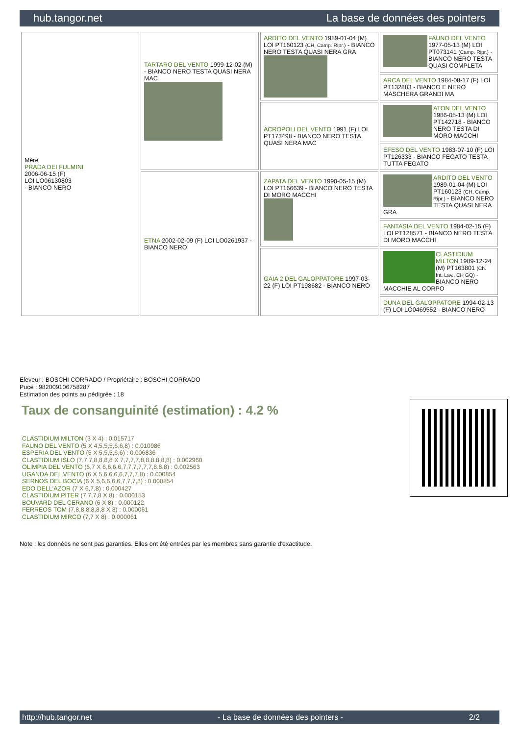hub.tangor.net La base de données des pointers
| Mère PRADA DEI FULMINI 2006-06-15 (F) LOI LO06130803 - BIANCO NERO | TARTARO DEL VENTO 1999-12-02 (M) - BIANCO NERO TESTA QUASI NERA MAC | ARDITO DEL VENTO 1989-01-04 (M) LOI PT160123 (CH, Camp. Ripr.) - BIANCO NERO TESTA QUASI NERA GRA | FAUNO DEL VENTO 1977-05-13 (M) LOI PT073141 (Camp. Ripr.) - BIANCO NERO TESTA QUASI COMPLETA |
| | | | ARCA DEL VENTO 1984-08-17 (F) LOI PT132883 - BIANCO E NERO MASCHERA GRANDI MA |
| | | ACROPOLI DEL VENTO 1991 (F) LOI PT173498 - BIANCO NERO TESTA QUASI NERA MAC | ATON DEL VENTO 1986-05-13 (M) LOI PT142718 - BIANCO NERO TESTA DI MORO MACCHI |
| | | | EFESO DEL VENTO 1983-07-10 (F) LOI PT126333 - BIANCO FEGATO TESTA TUTTA FEGATO |
| | ETNA 2002-02-09 (F) LOI LO0261937 - BIANCO NERO | ZAPATA DEL VENTO 1990-05-15 (M) LOI PT166639 - BIANCO NERO TESTA DI MORO MACCHI | ARDITO DEL VENTO 1989-01-04 (M) LOI PT160123 (CH, Camp. Ripr.) - BIANCO NERO TESTA QUASI NERA GRA |
| | | | FANTASIA DEL VENTO 1984-02-15 (F) LOI PT128571 - BIANCO NERO TESTA DI MORO MACCHI |
| | | GAIA 2 DEL GALOPPATORE 1997-03-22 (F) LOI PT198682 - BIANCO NERO | CLASTIDIUM MILTON 1989-12-24 (M) PT163801 (Ch. Int. Lav., CH GQ) - BIANCO NERO MACCHIE AL CORPO |
| | | | DUNA DEL GALOPPATORE 1994-02-13 (F) LOI LO0469552 - BIANCO NERO |
Eleveur : BOSCHI CORRADO / Propriétaire : BOSCHI CORRADO
Puce : 982009106758287
Estimation des points au pédigrée : 18
Taux de consanguinité (estimation) : 4.2 %
CLASTIDIUM MILTON (3 X 4) : 0.015717
FAUNO DEL VENTO (5 X 4,5,5,5,6,6,8) : 0.010986
ESPERIA DEL VENTO (5 X 5,5,5,6,6) : 0.006836
CLASTIDIUM ISLO (7,7,7,8,8,8,8 X 7,7,7,7,8,8,8,8,8,8) : 0.002960
OLIMPIA DEL VENTO (6,7 X 6,6,6,6,7,7,7,7,7,7,8,8,8) : 0.002563
UGANDA DEL VENTO (6 X 5,6,6,6,6,7,7,7,8) : 0.000854
SERNOS DEL BOCIA (6 X 5,6,6,6,6,7,7,7,8) : 0.000854
EDO DELL'AZOR (7 X 6,7,8) : 0.000427
CLASTIDIUM PITER (7,7,7,8 X 8) : 0.000153
BOUVARD DEL CERANO (6 X 8) : 0.000122
FERREOS TOM (7,8,8,8,8,8,8 X 8) : 0.000061
CLASTIDIUM MIRCO (7,7 X 8) : 0.000061
Note : les données ne sont pas garanties. Elles ont été entrées par les membres sans garantie d'exactitude.
http://hub.tangor.net - La base de données des pointers - 2/2